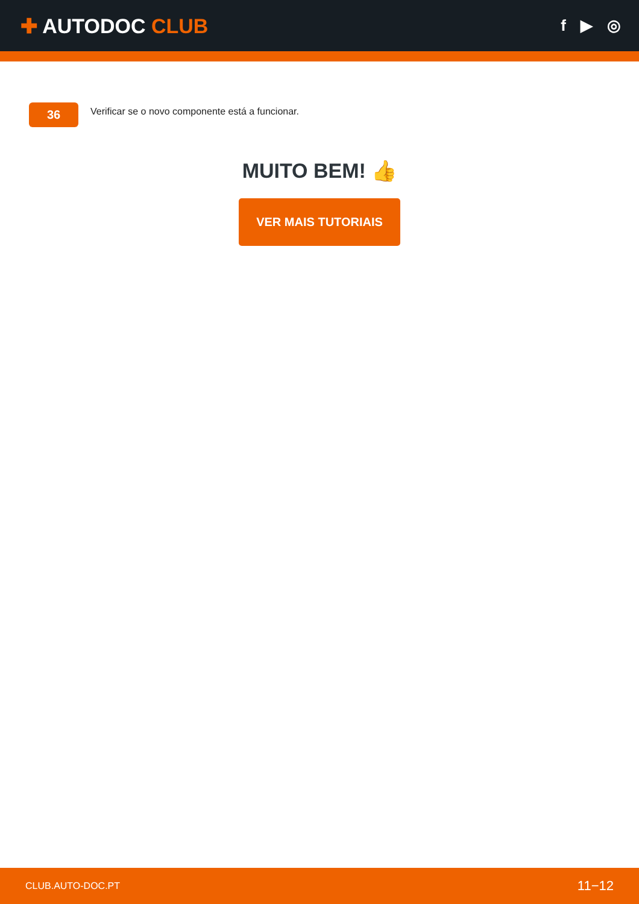✚ AUTODOC CLUB
f ▶ ◎
36
Verificar se o novo componente está a funcionar.
MUITO BEM! 👍
VER MAIS TUTORIAIS
CLUB.AUTO-DOC.PT 11−12